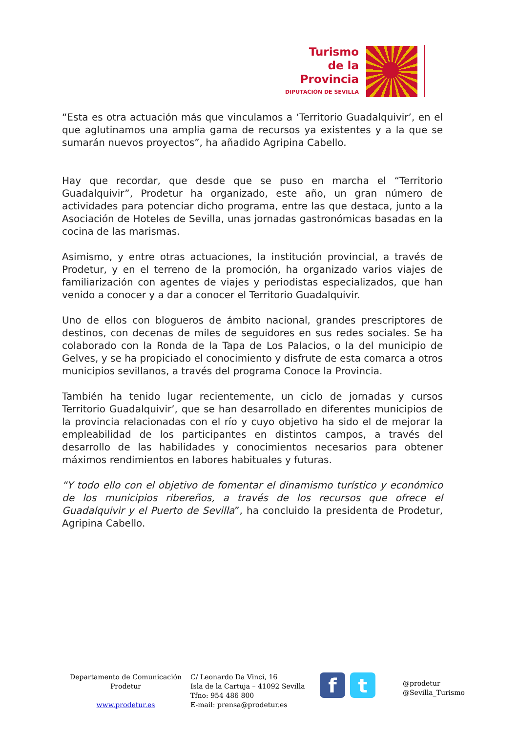Turismo
de la Provincia
DIPUTACION DE SEVILLA
“Esta es otra actuación más que vinculamos a ‘Territorio Guadalquivir’, en el que aglutinamos una amplia gama de recursos ya existentes y a la que se sumarán nuevos proyectos”, ha añadido Agripina Cabello.
Hay que recordar, que desde que se puso en marcha el “Territorio Guadalquivir”, Prodetur ha organizado, este año, un gran número de actividades para potenciar dicho programa, entre las que destaca, junto a la Asociación de Hoteles de Sevilla, unas jornadas gastronómicas basadas en la cocina de las marismas.
Asimismo, y entre otras actuaciones, la institución provincial, a través de Prodetur, y en el terreno de la promoción, ha organizado varios viajes de familiarización con agentes de viajes y periodistas especializados, que han venido a conocer y a dar a conocer el Territorio Guadalquivir.
Uno de ellos con blogueros de ámbito nacional, grandes prescriptores de destinos, con decenas de miles de seguidores en sus redes sociales. Se ha colaborado con la Ronda de la Tapa de Los Palacios, o la del municipio de Gelves, y se ha propiciado el conocimiento y disfrute de esta comarca a otros municipios sevillanos, a través del programa Conoce la Provincia.
También ha tenido lugar recientemente, un ciclo de jornadas y cursos Territorio Guadalquivir’, que se han desarrollado en diferentes municipios de la provincia relacionadas con el río y cuyo objetivo ha sido el de mejorar la empleabilidad de los participantes en distintos campos, a través del desarrollo de las habilidades y conocimientos necesarios para obtener máximos rendimientos en labores habituales y futuras.
“Y todo ello con el objetivo de fomentar el dinamismo turístico y económico de los municipios ribereños, a través de los recursos que ofrece el Guadalquivir y el Puerto de Sevilla”, ha concluido la presidenta de Prodetur, Agripina Cabello.
Departamento de Comunicación
Prodetur
www.prodetur.es
C/ Leonardo Da Vinci, 16
Isla de la Cartuja – 41092 Sevilla
Tfno: 954 486 800
E-mail: prensa@prodetur.es
f t
@prodetur
@Sevilla_Turismo